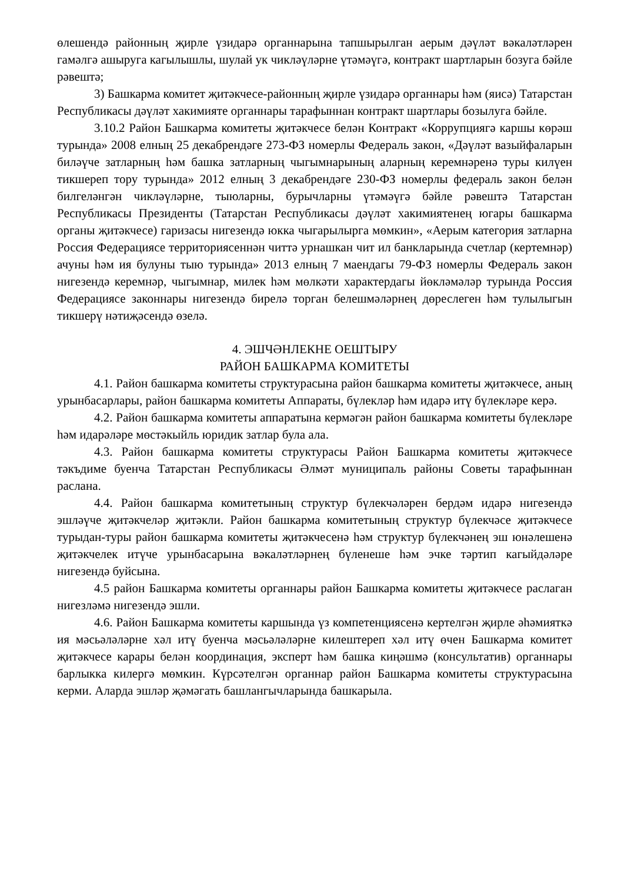өлешендә районның җирле үзидарә органнарына тапшырылган аерым дәүләт вәкаләтләрен гамәлгә ашыруга кагылышлы, шулай ук чикләүләрне үтәмәүгә, контракт шартларын бозуга бәйле рәвештә;
3) Башкарма комитет җитәкчесе-районның җирле үзидарә органнары һәм (яисә) Татарстан Республикасы дәүләт хакимияте органнары тарафыннан контракт шартлары бозылуга бәйле.
3.10.2 Район Башкарма комитеты җитәкчесе белән Контракт «Коррупциягә каршы көрәш турында» 2008 елның 25 декабрендәге 273-ФЗ номерлы Федераль закон, «Дәүләт вазыйфаларын биләүче затларның һәм башка затларның чыгымнарының аларның керемнәренә туры килүен тикшереп тору турында» 2012 елның 3 декабрендәге 230-ФЗ номерлы федераль закон белән билгеләнгән чикләүләрне, тыюларны, бурычларны үтәмәүгә бәйле рәвештә Татарстан Республикасы Президенты (Татарстан Республикасы дәүләт хакимиятенең югары башкарма органы җитәкчесе) гаризасы нигезендә юкка чыгарылырга мөмкин», «Аерым категория затларна Россия Федерациясе территориясеннән читтә урнашкан чит ил банкларында счетлар (кертемнәр) ачуны һәм ия булуны тыю турында» 2013 елның 7 маендагы 79-ФЗ номерлы Федераль закон нигезендә керемнәр, чыгымнар, милек һәм мөлкәти характердагы йөкләмәләр турында Россия Федерациясе законнары нигезендә бирелә торган белешмәләрнең дөреслеген һәм тулылыгын тикшерү нәтиҗәсендә өзелә.
4. ЭШЧӘНЛЕКНЕ ОЕШТЫРУ
РАЙОН БАШКАРМА КОМИТЕТЫ
4.1. Район башкарма комитеты структурасына район башкарма комитеты җитәкчесе, аның урынбасарлары, район башкарма комитеты Аппараты, бүлекләр һәм идарә итү бүлекләре керә.
4.2. Район башкарма комитеты аппаратына кермәгән район башкарма комитеты бүлекләре һәм идарәләре мөстәкыйль юридик затлар була ала.
4.3. Район башкарма комитеты структурасы Район Башкарма комитеты җитәкчесе тәкъдиме буенча Татарстан Республикасы Әлмәт муниципаль районы Советы тарафыннан раслана.
4.4. Район башкарма комитетының структур бүлекчәләрен бердәм идарә нигезендә эшләүче җитәкчеләр җитәкли. Район башкарма комитетының структур бүлекчәсе җитәкчесе турыдан-туры район башкарма комитеты җитәкчесенә һәм структур бүлекчәнең эш юнәлешенә җитәкчелек итүче урынбасарына вәкаләтләрнең бүленеше һәм эчке тәртип кагыйдәләре нигезендә буйсына.
4.5 район Башкарма комитеты органнары район Башкарма комитеты җитәкчесе раслаган нигезләмә нигезендә эшли.
4.6. Район Башкарма комитеты каршында үз компетенциясенә кертелгән җирле әһәмияткә ия мәсьәләләрне хәл итү буенча мәсьәләләрне килештереп хәл итү өчен Башкарма комитет җитәкчесе карары белән координация, эксперт һәм башка киңәшмә (консультатив) органнары барлыкка килергә мөмкин. Күрсәтелгән органнар район Башкарма комитеты структурасына керми. Аларда эшләр җәмәгать башлангычларында башкарыла.